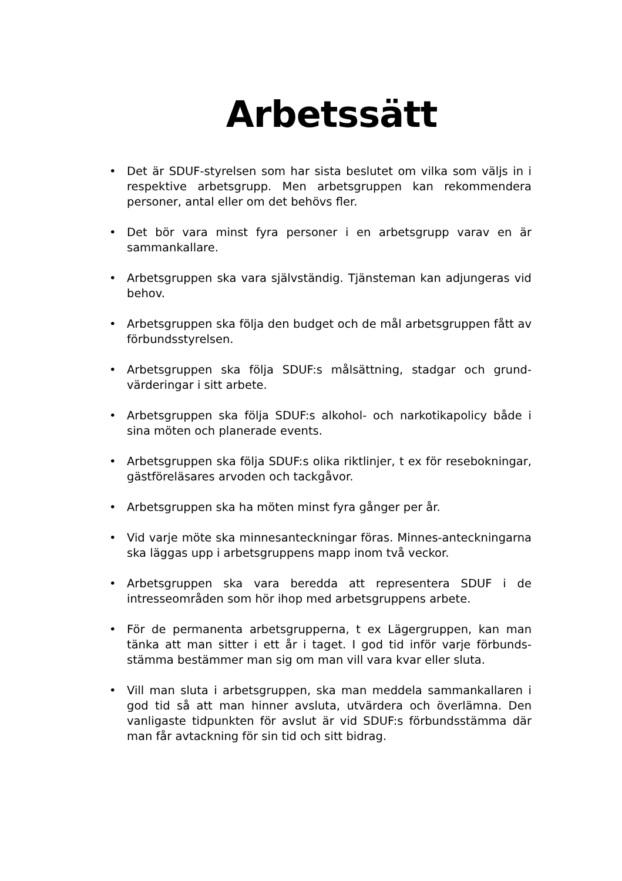Arbetssätt
• Det är SDUF-styrelsen som har sista beslutet om vilka som väljs in i respektive arbetsgrupp. Men arbetsgruppen kan rekommendera personer, antal eller om det behövs fler.
• Det bör vara minst fyra personer i en arbetsgrupp varav en är sammankallare.
• Arbetsgruppen ska vara självständig. Tjänsteman kan adjungeras vid behov.
• Arbetsgruppen ska följa den budget och de mål arbetsgruppen fått av förbundsstyrelsen.
• Arbetsgruppen ska följa SDUF:s målsättning, stadgar och grund-värderingar i sitt arbete.
• Arbetsgruppen ska följa SDUF:s alkohol- och narkotikapolicy både i sina möten och planerade events.
• Arbetsgruppen ska följa SDUF:s olika riktlinjer, t ex för resebokningar, gästföreläsares arvoden och tackgåvor.
• Arbetsgruppen ska ha möten minst fyra gånger per år.
• Vid varje möte ska minnesanteckningar föras. Minnes-anteckningarna ska läggas upp i arbetsgruppens mapp inom två veckor.
• Arbetsgruppen ska vara beredda att representera SDUF i de intresseområden som hör ihop med arbetsgruppens arbete.
• För de permanenta arbetsgrupperna, t ex Lägergruppen, kan man tänka att man sitter i ett år i taget. I god tid inför varje förbunds-stämma bestämmer man sig om man vill vara kvar eller sluta.
• Vill man sluta i arbetsgruppen, ska man meddela sammankallaren i god tid så att man hinner avsluta, utvärdera och överlämna. Den vanligaste tidpunkten för avslut är vid SDUF:s förbundsstämma där man får avtackning för sin tid och sitt bidrag.